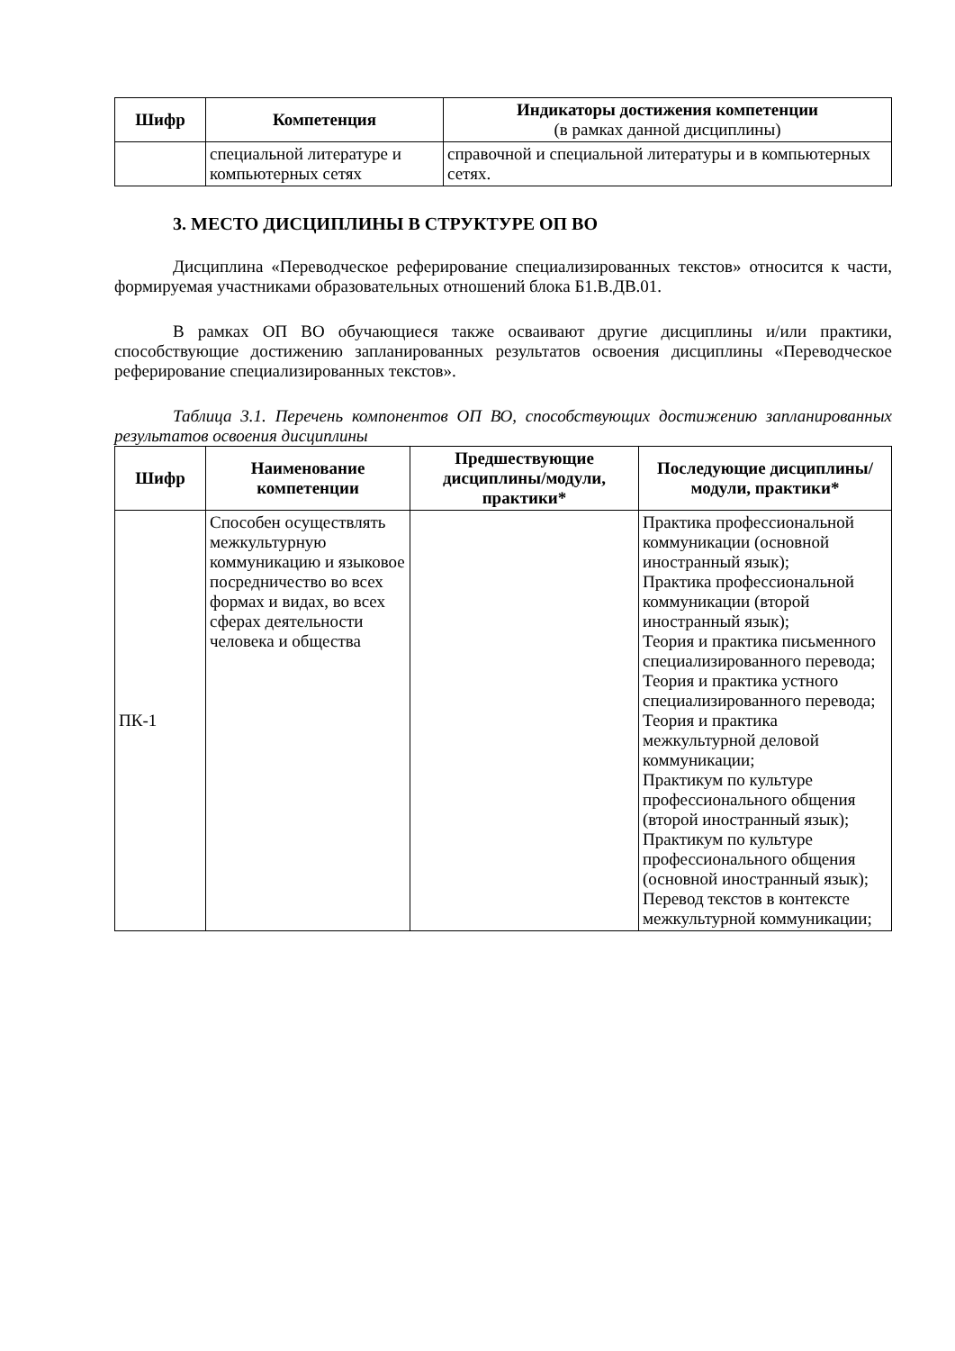| Шифр | Компетенция | Индикаторы достижения компетенции (в рамках данной дисциплины) |
| --- | --- | --- |
| | специальной литературе и компьютерных сетях | справочной и специальной литературы и в компьютерных сетях. |
3. МЕСТО ДИСЦИПЛИНЫ В СТРУКТУРЕ ОП ВО
Дисциплина «Переводческое реферирование специализированных текстов» относится к части, формируемая участниками образовательных отношений блока Б1.В.ДВ.01.
В рамках ОП ВО обучающиеся также осваивают другие дисциплины и/или практики, способствующие достижению запланированных результатов освоения дисциплины «Переводческое реферирование специализированных текстов».
Таблица 3.1. Перечень компонентов ОП ВО, способствующих достижению запланированных результатов освоения дисциплины
| Шифр | Наименование компетенции | Предшествующие дисциплины/модули, практики* | Последующие дисциплины/модули, практики* |
| --- | --- | --- | --- |
| ПК-1 | Способен осуществлять межкультурную коммуникацию и языковое посредничество во всех формах и видах, во всех сферах деятельности человека и общества | | Практика профессиональной коммуникации (основной иностранный язык); Практика профессиональной коммуникации (второй иностранный язык); Теория и практика письменного специализированного перевода; Теория и практика устного специализированного перевода; Теория и практика межкультурной деловой коммуникации; Практикум по культуре профессионального общения (второй иностранный язык); Практикум по культуре профессионального общения (основной иностранный язык); Перевод текстов в контексте межкультурной коммуникации; |